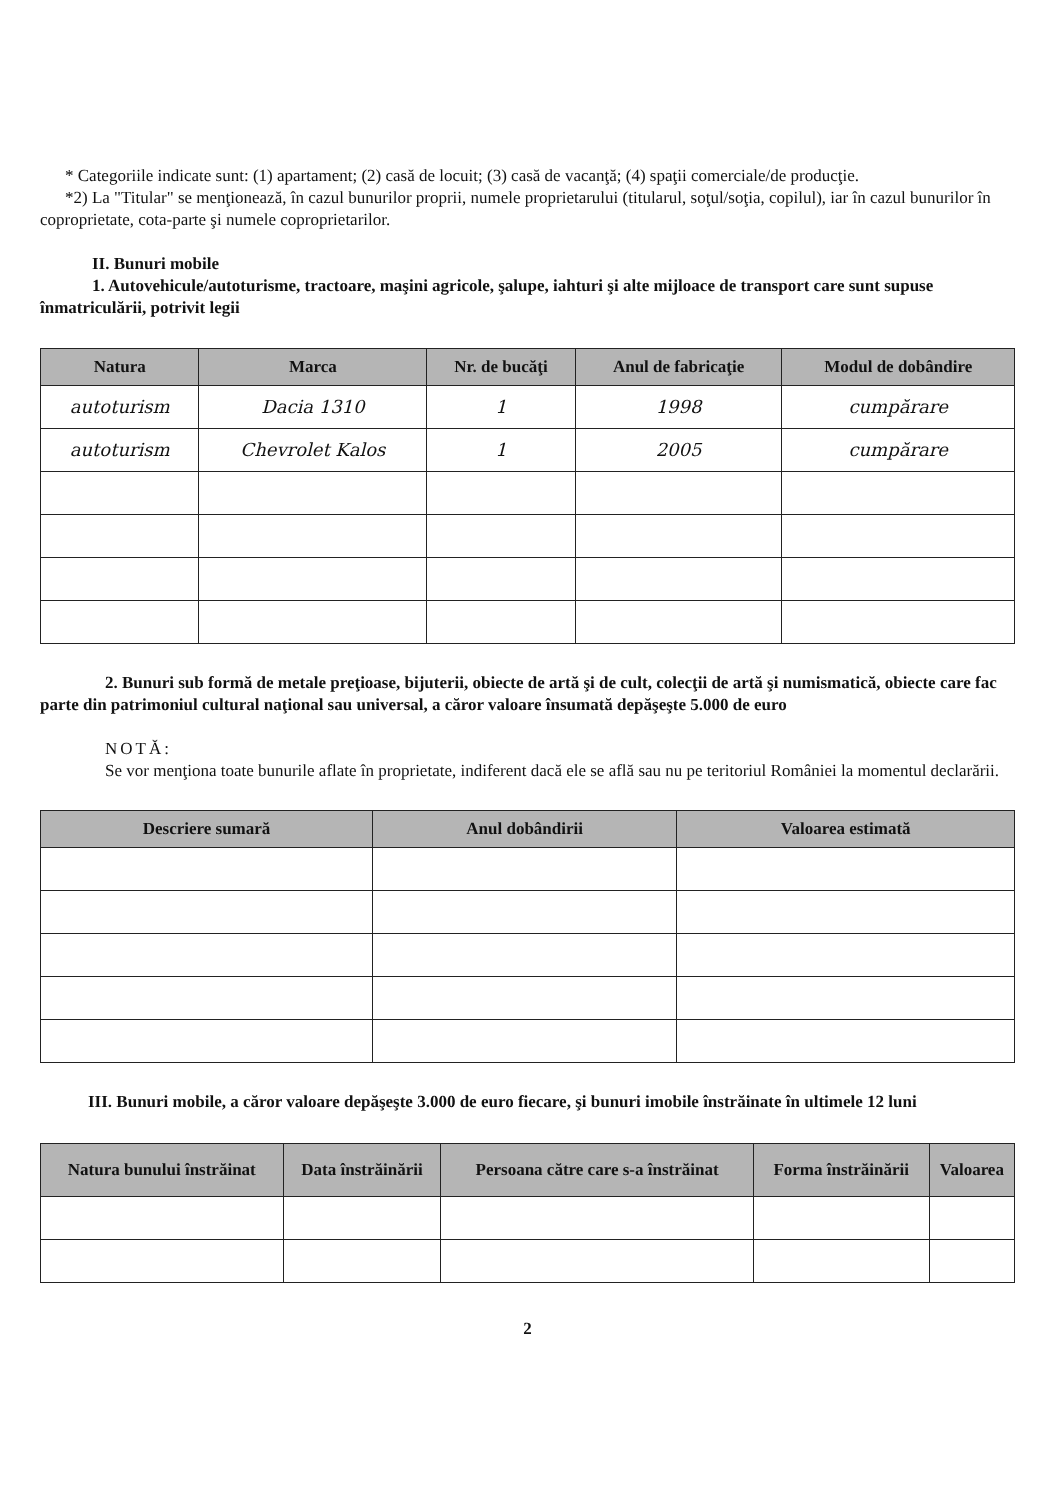* Categoriile indicate sunt: (1) apartament; (2) casă de locuit; (3) casă de vacanţă; (4) spaţii comerciale/de producţie.
*2) La "Titular" se menţionează, în cazul bunurilor proprii, numele proprietarului (titularul, soţul/soţia, copilul), iar în cazul bunurilor în coproprietate, cota-parte şi numele coproprietarilor.
II. Bunuri mobile
1. Autovehicule/autoturisme, tractoare, maşini agricole, şalupe, iahturi şi alte mijloace de transport care sunt supuse înmatriculării, potrivit legii
| Natura | Marca | Nr. de bucăţi | Anul de fabricaţie | Modul de dobândire |
| --- | --- | --- | --- | --- |
| autoturism | Dacia 1310 | 1 | 1998 | cumpărare |
| autoturism | Chevrolet Kalos | 1 | 2005 | cumpărare |
2. Bunuri sub formă de metale preţioase, bijuterii, obiecte de artă şi de cult, colecţii de artă şi numismatică, obiecte care fac parte din patrimoniul cultural naţional sau universal, a căror valoare însumată depăşeşte 5.000 de euro
NOTĂ:
Se vor menţiona toate bunurile aflate în proprietate, indiferent dacă ele se află sau nu pe teritoriul României la momentul declarării.
| Descriere sumară | Anul dobândirii | Valoarea estimată |
| --- | --- | --- |
III. Bunuri mobile, a căror valoare depăşeşte 3.000 de euro fiecare, şi bunuri imobile înstrăinate în ultimele 12 luni
| Natura bunului înstrăinat | Data înstrăinării | Persoana către care s-a înstrăinat | Forma înstrăinării | Valoarea |
| --- | --- | --- | --- | --- |
2